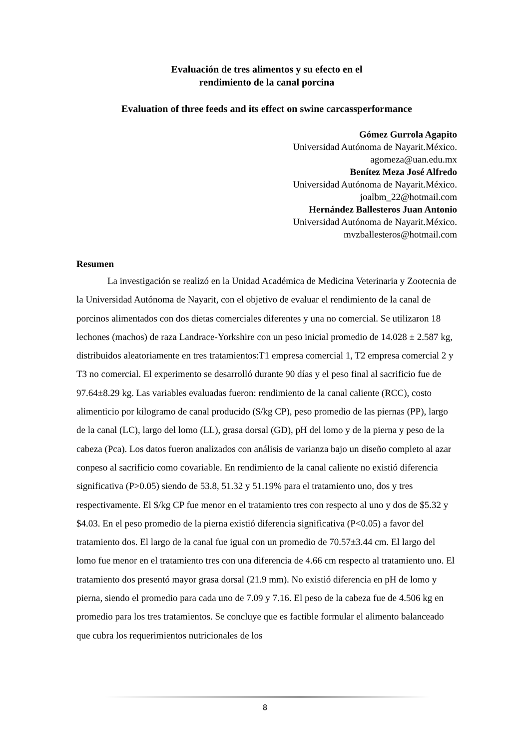Evaluación de tres alimentos y su efecto en el
rendimiento de la canal porcina
Evaluation of three feeds and its effect on swine carcassperformance
Gómez Gurrola Agapito
Universidad Autónoma de Nayarit.México.
agomeza@uan.edu.mx
Benítez Meza José Alfredo
Universidad Autónoma de Nayarit.México.
joalbm_22@hotmail.com
Hernández Ballesteros Juan Antonio
Universidad Autónoma de Nayarit.México.
mvzballesteros@hotmail.com
Resumen
La investigación se realizó en la Unidad Académica de Medicina Veterinaria y Zootecnia de la Universidad Autónoma de Nayarit, con el objetivo de evaluar el rendimiento de la canal de porcinos alimentados con dos dietas comerciales diferentes y una no comercial. Se utilizaron 18 lechones (machos) de raza Landrace-Yorkshire con un peso inicial promedio de 14.028 ± 2.587 kg, distribuidos aleatoriamente en tres tratamientos:T1 empresa comercial 1, T2 empresa comercial 2 y T3 no comercial. El experimento se desarrolló durante 90 días y el peso final al sacrificio fue de 97.64±8.29 kg. Las variables evaluadas fueron: rendimiento de la canal caliente (RCC), costo alimenticio por kilogramo de canal producido ($/kg CP), peso promedio de las piernas (PP), largo de la canal (LC), largo del lomo (LL), grasa dorsal (GD), pH del lomo y de la pierna y peso de la cabeza (Pca). Los datos fueron analizados con análisis de varianza bajo un diseño completo al azar conpeso al sacrificio como covariable. En rendimiento de la canal caliente no existió diferencia significativa (P>0.05) siendo de 53.8, 51.32 y 51.19% para el tratamiento uno, dos y tres respectivamente. El $/kg CP fue menor en el tratamiento tres con respecto al uno y dos de $5.32 y $4.03. En el peso promedio de la pierna existió diferencia significativa (P<0.05) a favor del tratamiento dos. El largo de la canal fue igual con un promedio de 70.57±3.44 cm. El largo del lomo fue menor en el tratamiento tres con una diferencia de 4.66 cm respecto al tratamiento uno. El tratamiento dos presentó mayor grasa dorsal (21.9 mm). No existió diferencia en pH de lomo y pierna, siendo el promedio para cada uno de 7.09 y 7.16. El peso de la cabeza fue de 4.506 kg en promedio para los tres tratamientos. Se concluye que es factible formular el alimento balanceado que cubra los requerimientos nutricionales de los
8